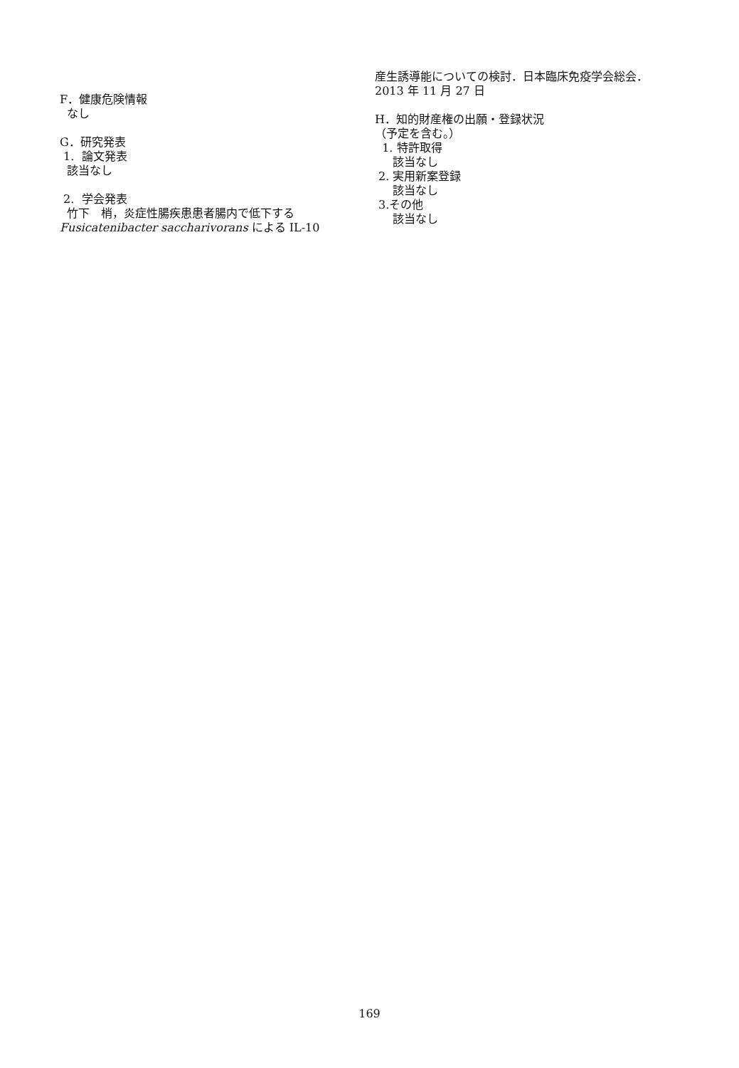F．健康危険情報
なし
G．研究発表
1. 論文発表
該当なし
2. 学会発表
竹下　梢，炎症性腸疾患患者腸内で低下する Fusicatenibacter saccharivorans による IL-10
産生誘導能についての検討．日本臨床免疫学会総会．2013 年 11 月 27 日
H．知的財産権の出願・登録状況
（予定を含む。）
1. 特許取得
該当なし
2. 実用新案登録
該当なし
3.その他
該当なし
169